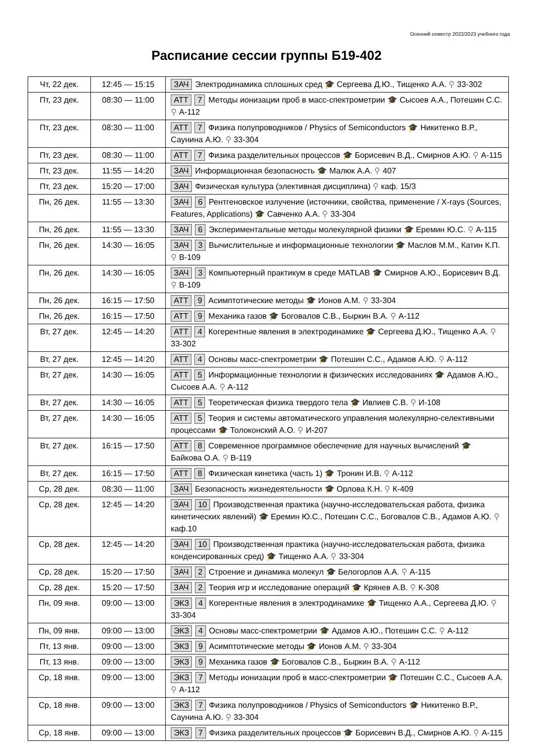Осенний семестр 2022/2023 учебного года
Расписание сессии группы Б19-402
| Чт, 22 дек. | 12:45 — 15:15 | ЗАЧ Электродинамика сплошных сред 🎓 Сергеева Д.Ю., Тищенко А.А. ⚲ 33-302 |
| Пт, 23 дек. | 08:30 — 11:00 | АТТ 7 Методы ионизации проб в масс-спектрометрии 🎓 Сысоев А.А., Потешин С.С. ⚲ А-112 |
| Пт, 23 дек. | 08:30 — 11:00 | АТТ 7 Физика полупроводников / Physics of Semiconductors 🎓 Никитенко В.Р., Саунина А.Ю. ⚲ 33-304 |
| Пт, 23 дек. | 08:30 — 11:00 | АТТ 7 Физика разделительных процессов 🎓 Борисевич В.Д., Смирнов А.Ю. ⚲ А-115 |
| Пт, 23 дек. | 11:55 — 14:20 | ЗАЧ Информационная безопасность 🎓 Малюк А.А. ⚲ 407 |
| Пт, 23 дек. | 15:20 — 17:00 | ЗАЧ Физическая культура (элективная дисциплина) ⚲ каф. 15/3 |
| Пн, 26 дек. | 11:55 — 13:30 | ЗАЧ 6 Рентгеновское излучение (источники, свойства, применение / X-rays (Sources, Features, Applications) 🎓 Савченко А.А. ⚲ 33-304 |
| Пн, 26 дек. | 11:55 — 13:30 | ЗАЧ 6 Экспериментальные методы молекулярной физики 🎓 Еремин Ю.С. ⚲ А-115 |
| Пн, 26 дек. | 14:30 — 16:05 | ЗАЧ 3 Вычислительные и информационные технологии 🎓 Маслов М.М., Катин К.П. ⚲ В-109 |
| Пн, 26 дек. | 14:30 — 16:05 | ЗАЧ 3 Компьютерный практикум в среде MATLAB 🎓 Смирнов А.Ю., Борисевич В.Д. ⚲ В-109 |
| Пн, 26 дек. | 16:15 — 17:50 | АТТ 9 Асимптотические методы 🎓 Ионов А.М. ⚲ 33-304 |
| Пн, 26 дек. | 16:15 — 17:50 | АТТ 9 Механика газов 🎓 Боговалов С.В., Быркин В.А. ⚲ А-112 |
| Вт, 27 дек. | 12:45 — 14:20 | АТТ 4 Когерентные явления в электродинамике 🎓 Сергеева Д.Ю., Тищенко А.А. ⚲ 33-302 |
| Вт, 27 дек. | 12:45 — 14:20 | АТТ 4 Основы масс-спектрометрии 🎓 Потешин С.С., Адамов А.Ю. ⚲ А-112 |
| Вт, 27 дек. | 14:30 — 16:05 | АТТ 5 Информационные технологии в физических исследованиях 🎓 Адамов А.Ю., Сысоев А.А. ⚲ А-112 |
| Вт, 27 дек. | 14:30 — 16:05 | АТТ 5 Теоретическая физика твердого тела 🎓 Ивлиев С.В. ⚲ И-108 |
| Вт, 27 дек. | 14:30 — 16:05 | АТТ 5 Теория и системы автоматического управления молекулярно-селективными процессами 🎓 Толоконский А.О. ⚲ И-207 |
| Вт, 27 дек. | 16:15 — 17:50 | АТТ 8 Современное программное обеспечение для научных вычислений 🎓 Байкова О.А. ⚲ В-119 |
| Вт, 27 дек. | 16:15 — 17:50 | АТТ 8 Физическая кинетика (часть 1) 🎓 Тронин И.В. ⚲ А-112 |
| Ср, 28 дек. | 08:30 — 11:00 | ЗАЧ Безопасность жизнедеятельности 🎓 Орлова К.Н. ⚲ К-409 |
| Ср, 28 дек. | 12:45 — 14:20 | ЗАЧ 10 Производственная практика (научно-исследовательская работа, физика кинетических явлений) 🎓 Еремин Ю.С., Потешин С.С., Боговалов С.В., Адамов А.Ю. ⚲ каф.10 |
| Ср, 28 дек. | 12:45 — 14:20 | ЗАЧ 10 Производственная практика (научно-исследовательская работа, физика конденсированных сред) 🎓 Тищенко А.А. ⚲ 33-304 |
| Ср, 28 дек. | 15:20 — 17:50 | ЗАЧ 2 Строение и динамика молекул 🎓 Белогорлов А.А. ⚲ А-115 |
| Ср, 28 дек. | 15:20 — 17:50 | ЗАЧ 2 Теория игр и исследование операций 🎓 Крянев А.В. ⚲ К-308 |
| Пн, 09 янв. | 09:00 — 13:00 | ЭКЗ 4 Когерентные явления в электродинамике 🎓 Тищенко А.А., Сергеева Д.Ю. ⚲ 33-304 |
| Пн, 09 янв. | 09:00 — 13:00 | ЭКЗ 4 Основы масс-спектрометрии 🎓 Адамов А.Ю., Потешин С.С. ⚲ А-112 |
| Пт, 13 янв. | 09:00 — 13:00 | ЭКЗ 9 Асимптотические методы 🎓 Ионов А.М. ⚲ 33-304 |
| Пт, 13 янв. | 09:00 — 13:00 | ЭКЗ 9 Механика газов 🎓 Боговалов С.В., Быркин В.А. ⚲ А-112 |
| Ср, 18 янв. | 09:00 — 13:00 | ЭКЗ 7 Методы ионизации проб в масс-спектрометрии 🎓 Потешин С.С., Сысоев А.А. ⚲ А-112 |
| Ср, 18 янв. | 09:00 — 13:00 | ЭКЗ 7 Физика полупроводников / Physics of Semiconductors 🎓 Никитенко В.Р., Саунина А.Ю. ⚲ 33-304 |
| Ср, 18 янв. | 09:00 — 13:00 | ЭКЗ 7 Физика разделительных процессов 🎓 Борисевич В.Д., Смирнов А.Ю. ⚲ А-115 |